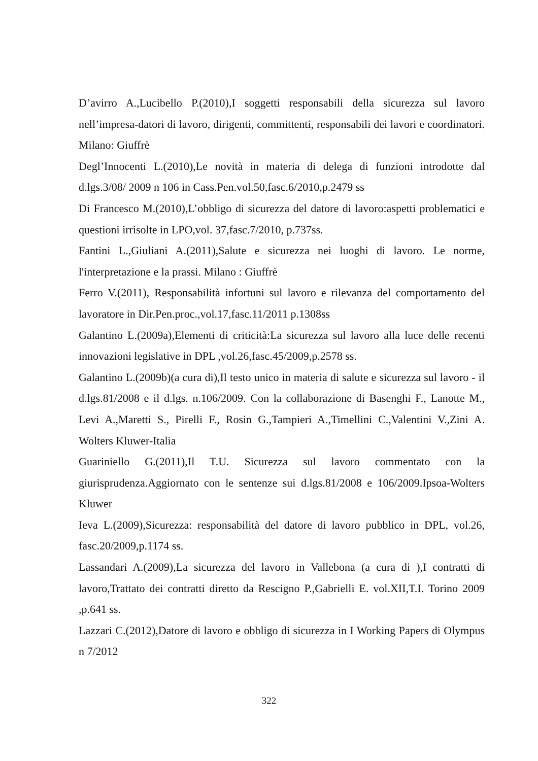D’avirro A.,Lucibello P.(2010),I soggetti responsabili della sicurezza sul lavoro nell’impresa-datori di lavoro, dirigenti, committenti, responsabili dei lavori e coordinatori. Milano: Giuffrè
Degl’Innocenti L.(2010),Le novità in materia di delega di funzioni introdotte dal d.lgs.3/08/ 2009 n 106 in Cass.Pen.vol.50,fasc.6/2010,p.2479 ss
Di Francesco M.(2010),L’obbligo di sicurezza del datore di lavoro:aspetti problematici e questioni irrisolte in LPO,vol. 37,fasc.7/2010, p.737ss.
Fantini L.,Giuliani A.(2011),Salute e sicurezza nei luoghi di lavoro. Le norme, l'interpretazione e la prassi. Milano : Giuffrè
Ferro V.(2011), Responsabilità infortuni sul lavoro e rilevanza del comportamento del lavoratore in Dir.Pen.proc.,vol.17,fasc.11/2011 p.1308ss
Galantino L.(2009a),Elementi di criticità:La sicurezza sul lavoro alla luce delle recenti innovazioni legislative in DPL ,vol.26,fasc.45/2009,p.2578 ss.
Galantino L.(2009b)(a cura di),Il testo unico in materia di salute e sicurezza sul lavoro - il d.lgs.81/2008 e il d.lgs. n.106/2009. Con la collaborazione di Basenghi F., Lanotte M., Levi A.,Maretti S., Pirelli F., Rosin G.,Tampieri A.,Timellini C.,Valentini V.,Zini A. Wolters Kluwer-Italia
Guariniello G.(2011),Il T.U. Sicurezza sul lavoro commentato con la giurisprudenza.Aggiornato con le sentenze sui d.lgs.81/2008 e 106/2009.Ipsoa-Wolters Kluwer
Ieva L.(2009),Sicurezza: responsabilità del datore di lavoro pubblico in DPL, vol.26, fasc.20/2009,p.1174 ss.
Lassandari A.(2009),La sicurezza del lavoro in Vallebona (a cura di ),I contratti di lavoro,Trattato dei contratti diretto da Rescigno P.,Gabrielli E. vol.XII,T.I. Torino 2009 ,p.641 ss.
Lazzari C.(2012),Datore di lavoro e obbligo di sicurezza in I Working Papers di Olympus n 7/2012
322